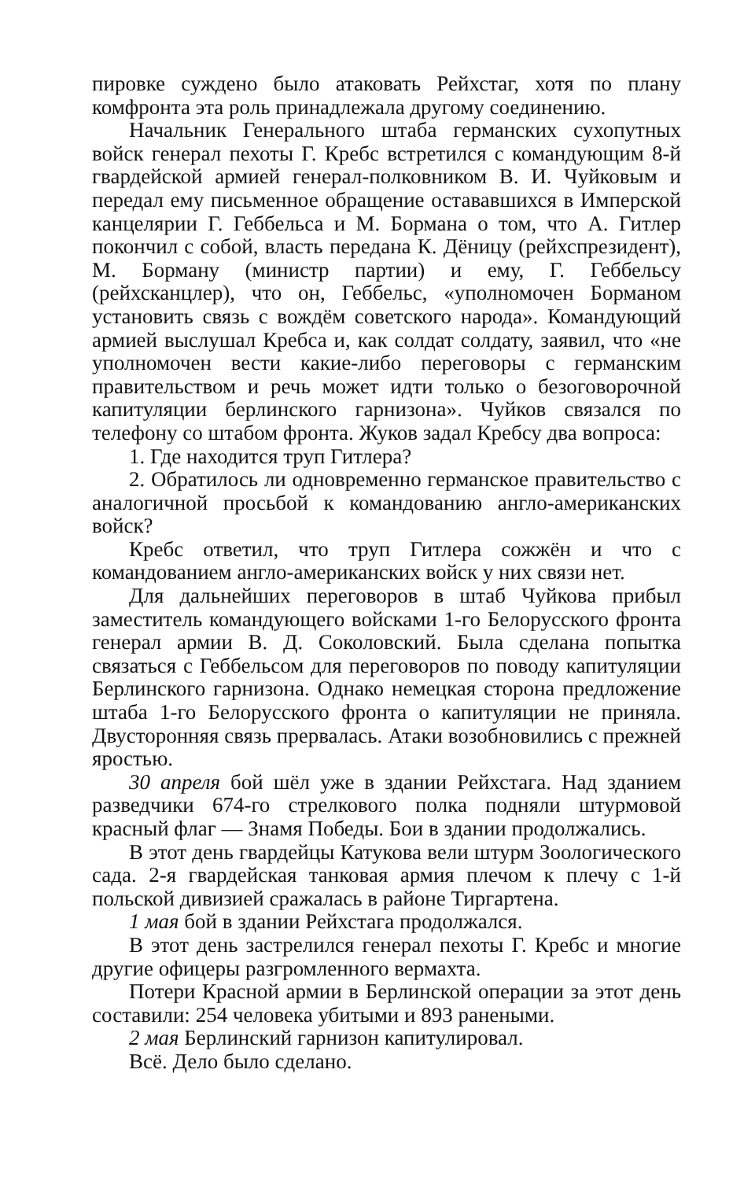пировке суждено было атаковать Рейхстаг, хотя по плану комфронта эта роль принадлежала другому соединению.
Начальник Генерального штаба германских сухопутных войск генерал пехоты Г. Кребс встретился с командующим 8-й гвардейской армией генерал-полковником В. И. Чуйковым и передал ему письменное обращение остававшихся в Имперской канцелярии Г. Геббельса и М. Бормана о том, что А. Гитлер покончил с собой, власть передана К. Дёницу (рейхспрезидент), М. Борману (министр партии) и ему, Г. Геббельсу (рейхсканцлер), что он, Геббельс, «уполномочен Борманом установить связь с вождём советского народа». Командующий армией выслушал Кребса и, как солдат солдату, заявил, что «не уполномочен вести какие-либо переговоры с германским правительством и речь может идти только о безоговорочной капитуляции берлинского гарнизона». Чуйков связался по телефону со штабом фронта. Жуков задал Кребсу два вопроса:
1. Где находится труп Гитлера?
2. Обратилось ли одновременно германское правительство с аналогичной просьбой к командованию англо-американских войск?
Кребс ответил, что труп Гитлера сожжён и что с командованием англо-американских войск у них связи нет.
Для дальнейших переговоров в штаб Чуйкова прибыл заместитель командующего войсками 1-го Белорусского фронта генерал армии В. Д. Соколовский. Была сделана попытка связаться с Геббельсом для переговоров по поводу капитуляции Берлинского гарнизона. Однако немецкая сторона предложение штаба 1-го Белорусского фронта о капитуляции не приняла. Двусторонняя связь прервалась. Атаки возобновились с прежней яростью.
30 апреля бой шёл уже в здании Рейхстага. Над зданием разведчики 674-го стрелкового полка подняли штурмовой красный флаг — Знамя Победы. Бои в здании продолжались.
В этот день гвардейцы Катукова вели штурм Зоологического сада. 2-я гвардейская танковая армия плечом к плечу с 1-й польской дивизией сражалась в районе Тиргартена.
1 мая бой в здании Рейхстага продолжался.
В этот день застрелился генерал пехоты Г. Кребс и многие другие офицеры разгромленного вермахта.
Потери Красной армии в Берлинской операции за этот день составили: 254 человека убитыми и 893 ранеными.
2 мая Берлинский гарнизон капитулировал.
Всё. Дело было сделано.